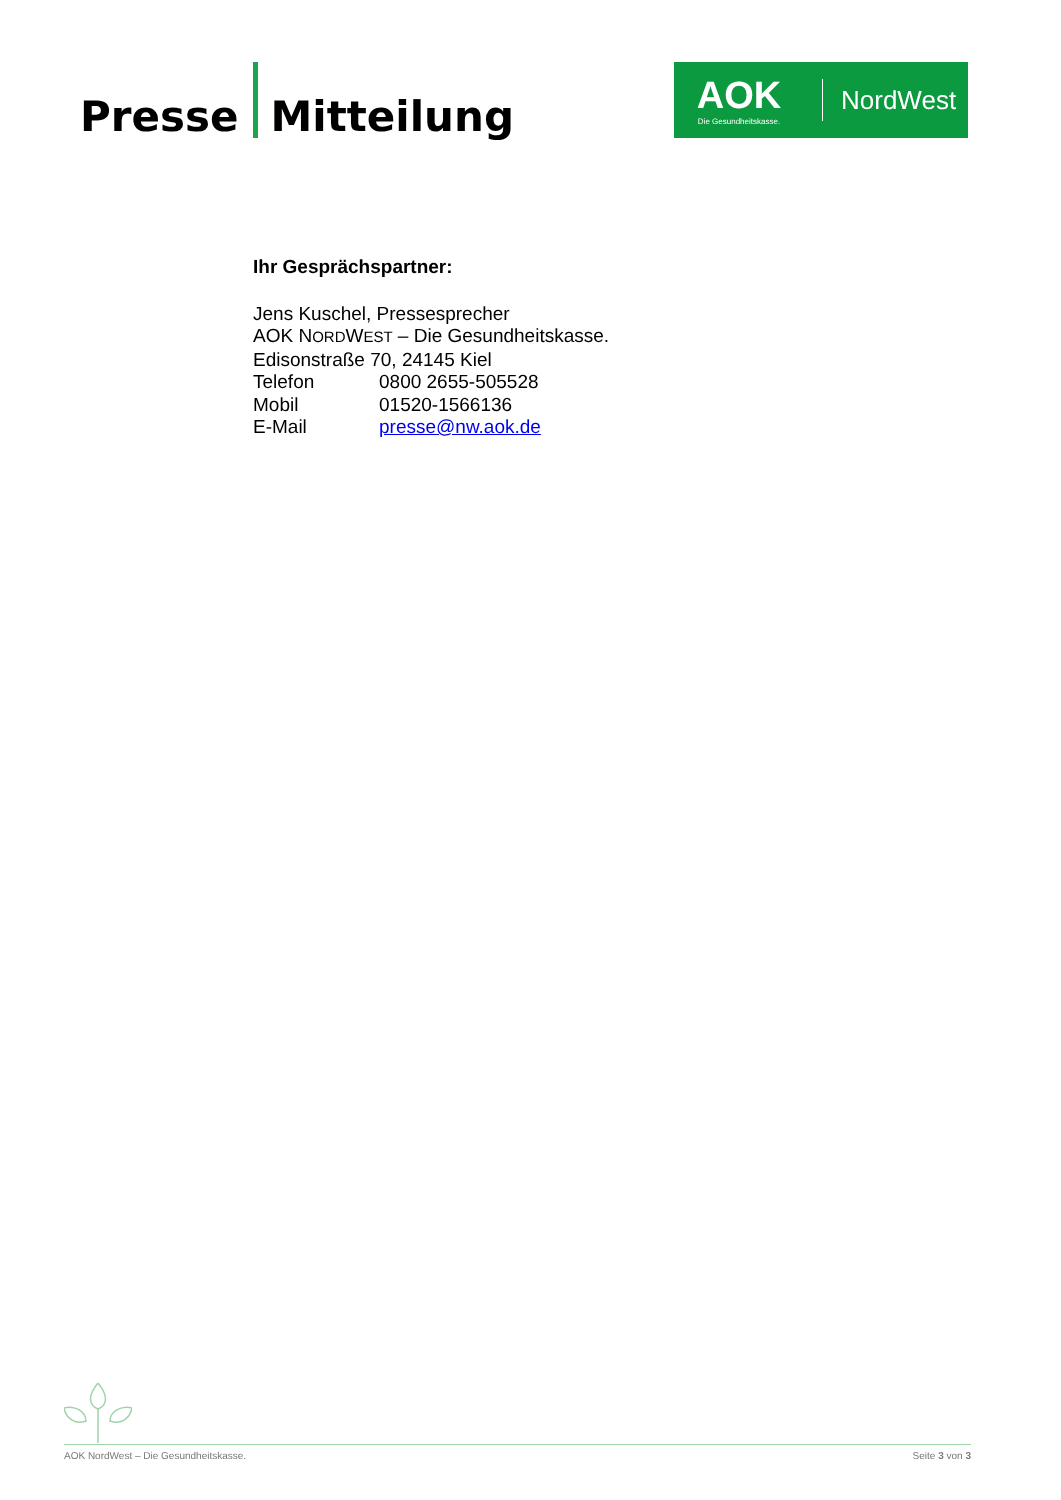Presse
Mitteilung
AOK
Die Gesundheitskasse.
NordWest
Ihr Gesprächspartner:
Jens Kuschel, Pressesprecher
AOK NORDWEST – Die Gesundheitskasse.
Edisonstraße 70, 24145 Kiel
| Telefon | 0800 2655-505528 |
| Mobil | 01520-1566136 |
| E-Mail | presse@nw.aok.de |
AOK NordWest – Die Gesundheitskasse. Seite 3 von 3